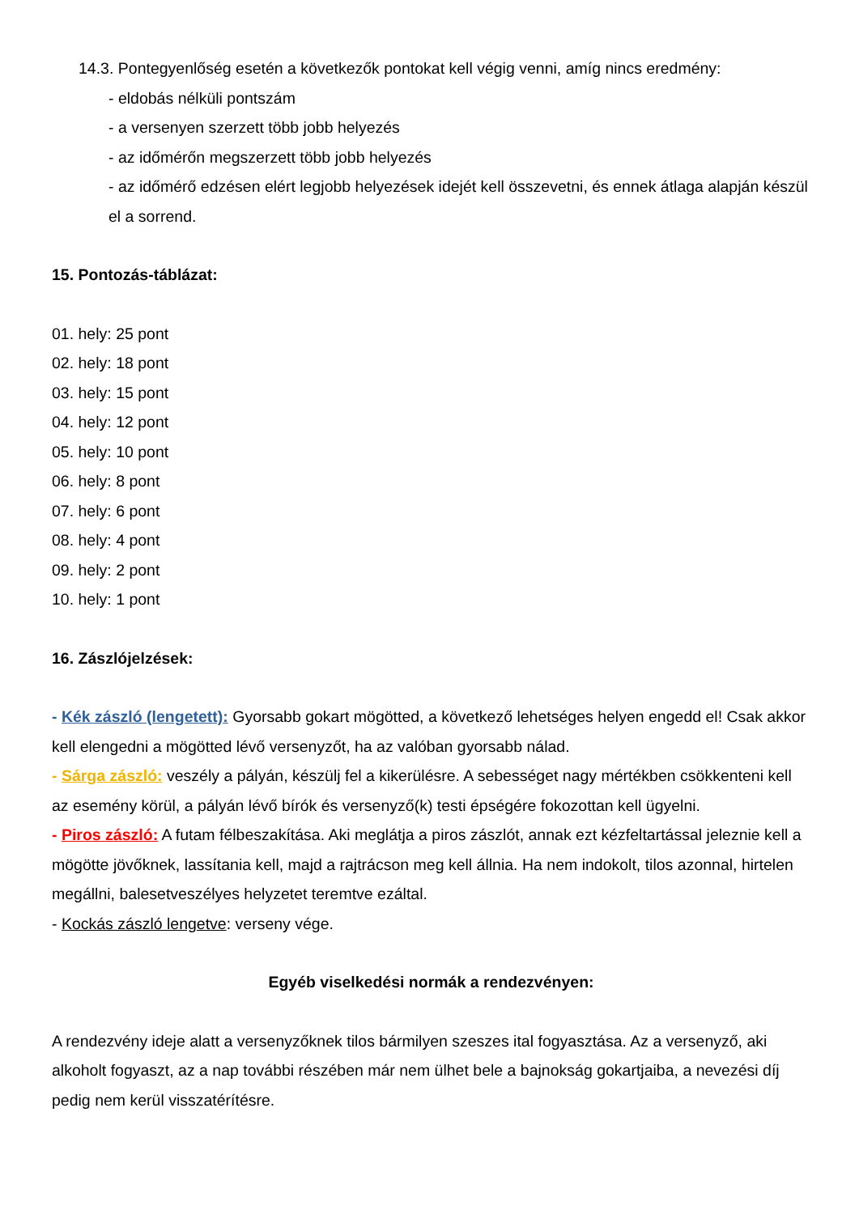14.3. Pontegyenlőség esetén a következők pontokat kell végig venni, amíg nincs eredmény:
- eldobás nélküli pontszám
- a versenyen szerzett több jobb helyezés
- az időmérőn megszerzett több jobb helyezés
- az időmérő edzésen elért legjobb helyezések idejét kell összevetni, és ennek átlaga alapján készül el a sorrend.
15. Pontozás-táblázat:
01. hely: 25 pont
02. hely: 18 pont
03. hely: 15 pont
04. hely: 12 pont
05. hely: 10 pont
06. hely: 8 pont
07. hely: 6 pont
08. hely: 4 pont
09. hely: 2 pont
10. hely: 1 pont
16. Zászlójelzések:
- Kék zászló (lengetett): Gyorsabb gokart mögötted, a következő lehetséges helyen engedd el! Csak akkor kell elengedni a mögötted lévő versenyzőt, ha az valóban gyorsabb nálad.
- Sárga zászló: veszély a pályán, készülj fel a kikerülésre. A sebességet nagy mértékben csökkenteni kell az esemény körül, a pályán lévő bírók és versenyző(k) testi épségére fokozottan kell ügyelni.
- Piros zászló: A futam félbeszakítása. Aki meglátja a piros zászlót, annak ezt kézfeltartással jeleznie kell a mögötte jövőknek, lassítania kell, majd a rajtrácson meg kell állnia. Ha nem indokolt, tilos azonnal, hirtelen megállni, balesetveszélyes helyzetet teremtve ezáltal.
- Kockás zászló lengetve: verseny vége.
Egyéb viselkedési normák a rendezvényen:
A rendezvény ideje alatt a versenyzőknek tilos bármilyen szeszes ital fogyasztása. Az a versenyző, aki alkoholt fogyaszt, az a nap további részében már nem ülhet bele a bajnokság gokartjaiba, a nevezési díj pedig nem kerül visszatérítésre.